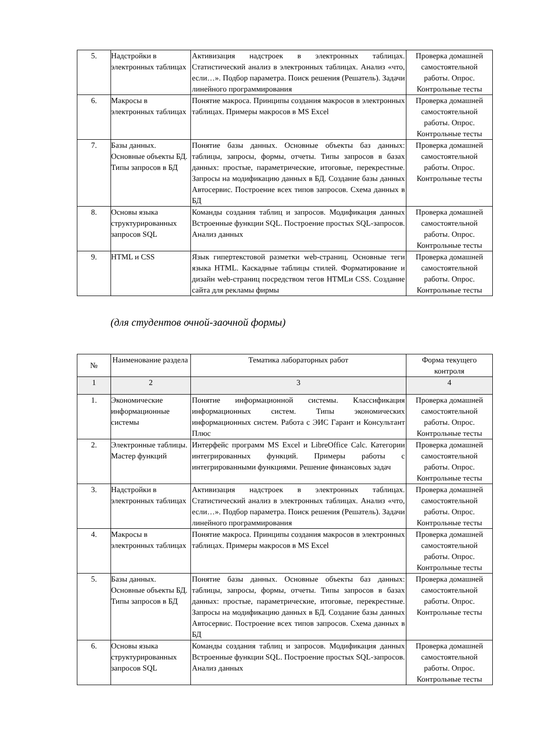| 5. | Надстройки в электронных таблицах | Активизация надстроек в электронных таблицах. Статистический анализ в электронных таблицах. Анализ «что, если…». Подбор параметра. Поиск решения (Решатель). Задачи линейного программирования | Проверка домашней самостоятельной работы. Опрос. Контрольные тесты |
| 6. | Макросы в электронных таблицах | Понятие макроса. Принципы создания макросов в электронных таблицах. Примеры макросов в MS Excel | Проверка домашней самостоятельной работы. Опрос. Контрольные тесты |
| 7. | Базы данных. Основные объекты БД. Типы запросов в БД | Понятие базы данных. Основные объекты баз данных: таблицы, запросы, формы, отчеты. Типы запросов в базах данных: простые, параметрические, итоговые, перекрестные. Запросы на модификацию данных в БД. Создание базы данных Автосервис. Построение всех типов запросов. Схема данных в БД | Проверка домашней самостоятельной работы. Опрос. Контрольные тесты |
| 8. | Основы языка структурированных запросов SQL | Команды создания таблиц и запросов. Модификация данных Встроенные функции SQL. Построение простых SQL-запросов. Анализ данных | Проверка домашней самостоятельной работы. Опрос. Контрольные тесты |
| 9. | HTML и CSS | Язык гипертекстовой разметки web-страниц. Основные теги языка HTML. Каскадные таблицы стилей. Форматирование и дизайн web-страниц посредством тегов HTMLи CSS. Создание сайта для рекламы фирмы | Проверка домашней самостоятельной работы. Опрос. Контрольные тесты |
(для студентов очной-заочной формы)
| № | Наименование раздела | Тематика лабораторных работ | Форма текущего контроля |
| --- | --- | --- | --- |
| 1 | 2 | 3 | 4 |
| 1. | Экономические информационные системы | Понятие информационной системы. Классификация информационных систем. Типы экономических информационных систем. Работа с ЭИС Гарант и Консультант Плюс | Проверка домашней самостоятельной работы. Опрос. Контрольные тесты |
| 2. | Электронные таблицы. Мастер функций | Интерфейс программ MS Excel и LibreOffice Calc. Категории интегрированных функций. Примеры работы с интегрированными функциями. Решение финансовых задач | Проверка домашней самостоятельной работы. Опрос. Контрольные тесты |
| 3. | Надстройки в электронных таблицах | Активизация надстроек в электронных таблицах. Статистический анализ в электронных таблицах. Анализ «что, если…». Подбор параметра. Поиск решения (Решатель). Задачи линейного программирования | Проверка домашней самостоятельной работы. Опрос. Контрольные тесты |
| 4. | Макросы в электронных таблицах | Понятие макроса. Принципы создания макросов в электронных таблицах. Примеры макросов в MS Excel | Проверка домашней самостоятельной работы. Опрос. Контрольные тесты |
| 5. | Базы данных. Основные объекты БД. Типы запросов в БД | Понятие базы данных. Основные объекты баз данных: таблицы, запросы, формы, отчеты. Типы запросов в базах данных: простые, параметрические, итоговые, перекрестные. Запросы на модификацию данных в БД. Создание базы данных Автосервис. Построение всех типов запросов. Схема данных в БД | Проверка домашней самостоятельной работы. Опрос. Контрольные тесты |
| 6. | Основы языка структурированных запросов SQL | Команды создания таблиц и запросов. Модификация данных Встроенные функции SQL. Построение простых SQL-запросов. Анализ данных | Проверка домашней самостоятельной работы. Опрос. Контрольные тесты |